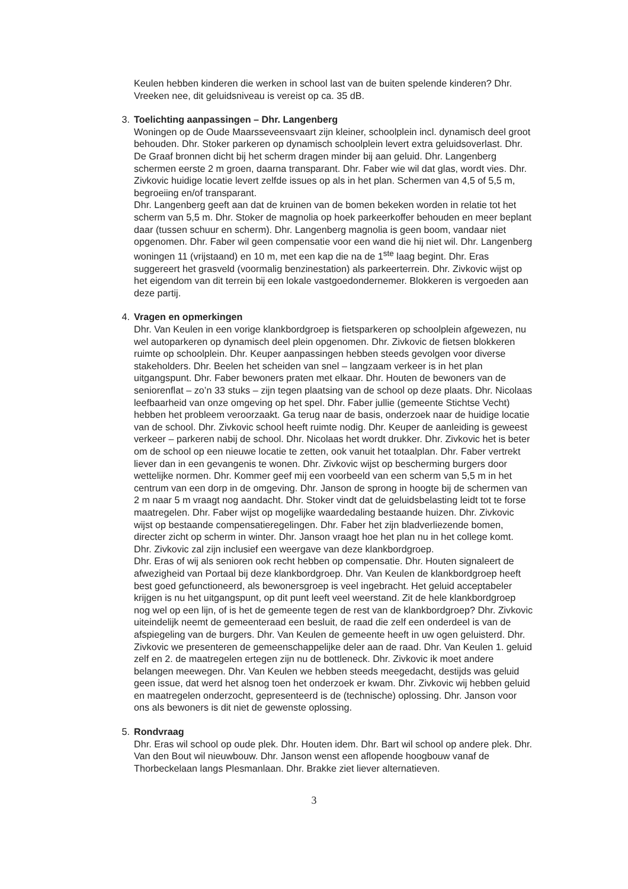Keulen hebben kinderen die werken in school last van de buiten spelende kinderen? Dhr. Vreeken nee, dit geluidsniveau is vereist op ca. 35 dB.
3. Toelichting aanpassingen – Dhr. Langenberg
Woningen op de Oude Maarsseveensvaart zijn kleiner, schoolplein incl. dynamisch deel groot behouden. Dhr. Stoker parkeren op dynamisch schoolplein levert extra geluidsoverlast. Dhr. De Graaf bronnen dicht bij het scherm dragen minder bij aan geluid. Dhr. Langenberg schermen eerste 2 m groen, daarna transparant. Dhr. Faber wie wil dat glas, wordt vies. Dhr. Zivkovic huidige locatie levert zelfde issues op als in het plan. Schermen van 4,5 of 5,5 m, begroeiing en/of transparant.
Dhr. Langenberg geeft aan dat de kruinen van de bomen bekeken worden in relatie tot het scherm van 5,5 m. Dhr. Stoker de magnolia op hoek parkeerkoffer behouden en meer beplant daar (tussen schuur en scherm). Dhr. Langenberg magnolia is geen boom, vandaar niet opgenomen. Dhr. Faber wil geen compensatie voor een wand die hij niet wil. Dhr. Langenberg woningen 11 (vrijstaand) en 10 m, met een kap die na de 1<sup>ste</sup> laag begint. Dhr. Eras suggereert het grasveld (voormalig benzinestation) als parkeerterrein. Dhr. Zivkovic wijst op het eigendom van dit terrein bij een lokale vastgoedondernemer. Blokkeren is vergoeden aan deze partij.
4. Vragen en opmerkingen
Dhr. Van Keulen in een vorige klankbordgroep is fietsparkeren op schoolplein afgewezen, nu wel autoparkeren op dynamisch deel plein opgenomen. Dhr. Zivkovic de fietsen blokkeren ruimte op schoolplein. Dhr. Keuper aanpassingen hebben steeds gevolgen voor diverse stakeholders. Dhr. Beelen het scheiden van snel – langzaam verkeer is in het plan uitgangspunt. Dhr. Faber bewoners praten met elkaar. Dhr. Houten de bewoners van de seniorenflat – zo’n 33 stuks – zijn tegen plaatsing van de school op deze plaats. Dhr. Nicolaas leefbaarheid van onze omgeving op het spel. Dhr. Faber jullie (gemeente Stichtse Vecht) hebben het probleem veroorzaakt. Ga terug naar de basis, onderzoek naar de huidige locatie van de school. Dhr. Zivkovic school heeft ruimte nodig. Dhr. Keuper de aanleiding is geweest verkeer – parkeren nabij de school. Dhr. Nicolaas het wordt drukker. Dhr. Zivkovic het is beter om de school op een nieuwe locatie te zetten, ook vanuit het totaalplan. Dhr. Faber vertrekt liever dan in een gevangenis te wonen. Dhr. Zivkovic wijst op bescherming burgers door wettelijke normen. Dhr. Kommer geef mij een voorbeeld van een scherm van 5,5 m in het centrum van een dorp in de omgeving. Dhr. Janson de sprong in hoogte bij de schermen van 2 m naar 5 m vraagt nog aandacht. Dhr. Stoker vindt dat de geluidsbelasting leidt tot te forse maatregelen. Dhr. Faber wijst op mogelijke waardedaling bestaande huizen. Dhr. Zivkovic wijst op bestaande compensatieregelingen. Dhr. Faber het zijn bladverliezende bomen, directer zicht op scherm in winter. Dhr. Janson vraagt hoe het plan nu in het college komt. Dhr. Zivkovic zal zijn inclusief een weergave van deze klankbordgroep.
Dhr. Eras of wij als senioren ook recht hebben op compensatie. Dhr. Houten signaleert de afwezigheid van Portaal bij deze klankbordgroep. Dhr. Van Keulen de klankbordgroep heeft best goed gefunctioneerd, als bewonersgroep is veel ingebracht. Het geluid acceptabeler krijgen is nu het uitgangspunt, op dit punt leeft veel weerstand. Zit de hele klankbordgroep nog wel op een lijn, of is het de gemeente tegen de rest van de klankbordgroep? Dhr. Zivkovic uiteindelijk neemt de gemeenteraad een besluit, de raad die zelf een onderdeel is van de afspiegeling van de burgers. Dhr. Van Keulen de gemeente heeft in uw ogen geluisterd. Dhr. Zivkovic we presenteren de gemeenschappelijke deler aan de raad. Dhr. Van Keulen 1. geluid zelf en 2. de maatregelen ertegen zijn nu de bottleneck. Dhr. Zivkovic ik moet andere belangen meewegen. Dhr. Van Keulen we hebben steeds meegedacht, destijds was geluid geen issue, dat werd het alsnog toen het onderzoek er kwam. Dhr. Zivkovic wij hebben geluid en maatregelen onderzocht, gepresenteerd is de (technische) oplossing. Dhr. Janson voor ons als bewoners is dit niet de gewenste oplossing.
5. Rondvraag
Dhr. Eras wil school op oude plek. Dhr. Houten idem. Dhr. Bart wil school op andere plek. Dhr. Van den Bout wil nieuwbouw. Dhr. Janson wenst een aflopende hoogbouw vanaf de Thorbeckelaan langs Plesmanlaan. Dhr. Brakke ziet liever alternatieven.
3